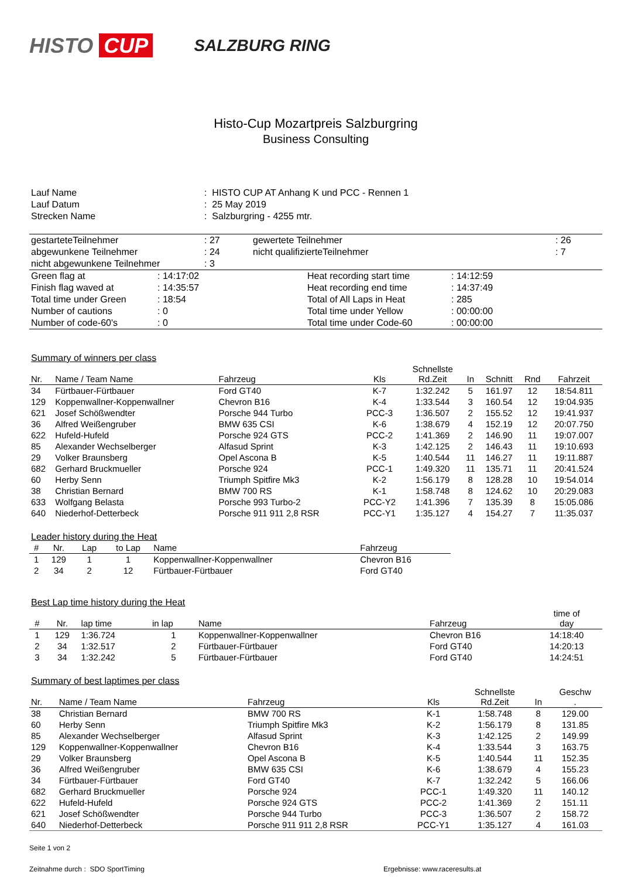HISTO CUP
SALZBURG RING
Histo-Cup Mozartpreis Salzburgring
Business Consulting
| Lauf Name | : HISTO CUP AT Anhang K und PCC - Rennen 1 |
| Lauf Datum | : 25 May 2019 |
| Strecken Name | : Salzburgring - 4255 mtr. |
| gestarteteTeilnehmer | : 27 | gewertete Teilnehmer | : 26 |
| abgewunkene Teilnehmer | : 24 | nicht qualifizierteTeilnehmer | : 7 |
| nicht abgewunkene Teilnehmer | : 3 | | |
| Green flag at | : 14:17:02 | Heat recording start time | : 14:12:59 |
| Finish flag waved at | : 14:35:57 | Heat recording end time | : 14:37:49 |
| Total time under Green | : 18:54 | Total of All Laps in Heat | : 285 |
| Number of cautions | : 0 | Total time under Yellow | : 00:00:00 |
| Number of code-60's | : 0 | Total time under Code-60 | : 00:00:00 |
Summary of winners per class
| Nr. | Name / Team Name | Fahrzeug | Kls | Schnellste Rd.Zeit | In | Schnitt | Rnd | Fahrzeit |
| --- | --- | --- | --- | --- | --- | --- | --- | --- |
| 34 | Fürtbauer-Fürtbauer | Ford GT40 | K-7 | 1:32.242 | 5 | 161.97 | 12 | 18:54.811 |
| 129 | Koppenwallner-Koppenwallner | Chevron B16 | K-4 | 1:33.544 | 3 | 160.54 | 12 | 19:04.935 |
| 621 | Josef Schößwendter | Porsche 944 Turbo | PCC-3 | 1:36.507 | 2 | 155.52 | 12 | 19:41.937 |
| 36 | Alfred Weißengruber | BMW 635 CSI | K-6 | 1:38.679 | 4 | 152.19 | 12 | 20:07.750 |
| 622 | Hufeld-Hufeld | Porsche 924 GTS | PCC-2 | 1:41.369 | 2 | 146.90 | 11 | 19:07.007 |
| 85 | Alexander Wechselberger | Alfasud Sprint | K-3 | 1:42.125 | 2 | 146.43 | 11 | 19:10.693 |
| 29 | Volker Braunsberg | Opel Ascona B | K-5 | 1:40.544 | 11 | 146.27 | 11 | 19:11.887 |
| 682 | Gerhard Bruckmueller | Porsche 924 | PCC-1 | 1:49.320 | 11 | 135.71 | 11 | 20:41.524 |
| 60 | Herby Senn | Triumph Spitfire Mk3 | K-2 | 1:56.179 | 8 | 128.28 | 10 | 19:54.014 |
| 38 | Christian Bernard | BMW 700 RS | K-1 | 1:58.748 | 8 | 124.62 | 10 | 20:29.083 |
| 633 | Wolfgang Belasta | Porsche 993 Turbo-2 | PCC-Y2 | 1:41.396 | 7 | 135.39 | 8 | 15:05.086 |
| 640 | Niederhof-Detterbeck | Porsche 911 911 2,8 RSR | PCC-Y1 | 1:35.127 | 4 | 154.27 | 7 | 11:35.037 |
Leader history during the Heat
| # | Nr. | Lap | to Lap | Name | Fahrzeug |
| --- | --- | --- | --- | --- | --- |
| 1 | 129 | 1 | 1 | Koppenwallner-Koppenwallner | Chevron B16 |
| 2 | 34 | 2 | 12 | Fürtbauer-Fürtbauer | Ford GT40 |
Best Lap time history during the Heat
| # | Nr. | lap time | in lap | Name | Fahrzeug | time of day |
| --- | --- | --- | --- | --- | --- | --- |
| 1 | 129 | 1:36.724 | 1 | Koppenwallner-Koppenwallner | Chevron B16 | 14:18:40 |
| 2 | 34 | 1:32.517 | 2 | Fürtbauer-Fürtbauer | Ford GT40 | 14:20:13 |
| 3 | 34 | 1:32.242 | 5 | Fürtbauer-Fürtbauer | Ford GT40 | 14:24:51 |
Summary of best laptimes per class
| Nr. | Name / Team Name | Fahrzeug | Kls | Schnellste Rd.Zeit | In | Geschw . |
| --- | --- | --- | --- | --- | --- | --- |
| 38 | Christian Bernard | BMW 700 RS | K-1 | 1:58.748 | 8 | 129.00 |
| 60 | Herby Senn | Triumph Spitfire Mk3 | K-2 | 1:56.179 | 8 | 131.85 |
| 85 | Alexander Wechselberger | Alfasud Sprint | K-3 | 1:42.125 | 2 | 149.99 |
| 129 | Koppenwallner-Koppenwallner | Chevron B16 | K-4 | 1:33.544 | 3 | 163.75 |
| 29 | Volker Braunsberg | Opel Ascona B | K-5 | 1:40.544 | 11 | 152.35 |
| 36 | Alfred Weißengruber | BMW 635 CSI | K-6 | 1:38.679 | 4 | 155.23 |
| 34 | Fürtbauer-Fürtbauer | Ford GT40 | K-7 | 1:32.242 | 5 | 166.06 |
| 682 | Gerhard Bruckmueller | Porsche 924 | PCC-1 | 1:49.320 | 11 | 140.12 |
| 622 | Hufeld-Hufeld | Porsche 924 GTS | PCC-2 | 1:41.369 | 2 | 151.11 |
| 621 | Josef Schößwendter | Porsche 944 Turbo | PCC-3 | 1:36.507 | 2 | 158.72 |
| 640 | Niederhof-Detterbeck | Porsche 911 911 2,8 RSR | PCC-Y1 | 1:35.127 | 4 | 161.03 |
Seite 1 von 2
Zeitnahme durch : SDO SportTiming Ergebnisse: www.raceresults.at